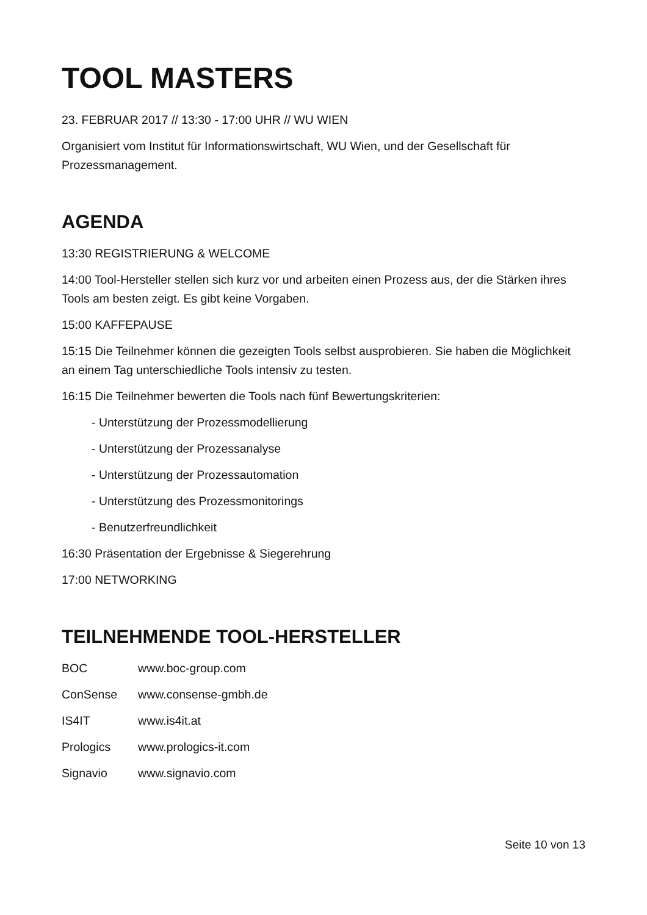TOOL MASTERS
23. FEBRUAR 2017 // 13:30 - 17:00 UHR // WU WIEN
Organisiert vom Institut für Informationswirtschaft, WU Wien, und der Gesellschaft für Prozessmanagement.
AGENDA
13:30 REGISTRIERUNG & WELCOME
14:00 Tool-Hersteller stellen sich kurz vor und arbeiten einen Prozess aus, der die Stärken ihres Tools am besten zeigt. Es gibt keine Vorgaben.
15:00 KAFFEPAUSE
15:15 Die Teilnehmer können die gezeigten Tools selbst ausprobieren. Sie haben die Möglichkeit an einem Tag unterschiedliche Tools intensiv zu testen.
16:15 Die Teilnehmer bewerten die Tools nach fünf Bewertungskriterien:
- Unterstützung der Prozessmodellierung
- Unterstützung der Prozessanalyse
- Unterstützung der Prozessautomation
- Unterstützung des Prozessmonitorings
- Benutzerfreundlichkeit
16:30 Präsentation der Ergebnisse & Siegerehrung
17:00 NETWORKING
TEILNEHMENDE TOOL-HERSTELLER
| BOC | www.boc-group.com |
| ConSense | www.consense-gmbh.de |
| IS4IT | www.is4it.at |
| Prologics | www.prologics-it.com |
| Signavio | www.signavio.com |
Seite 10 von 13